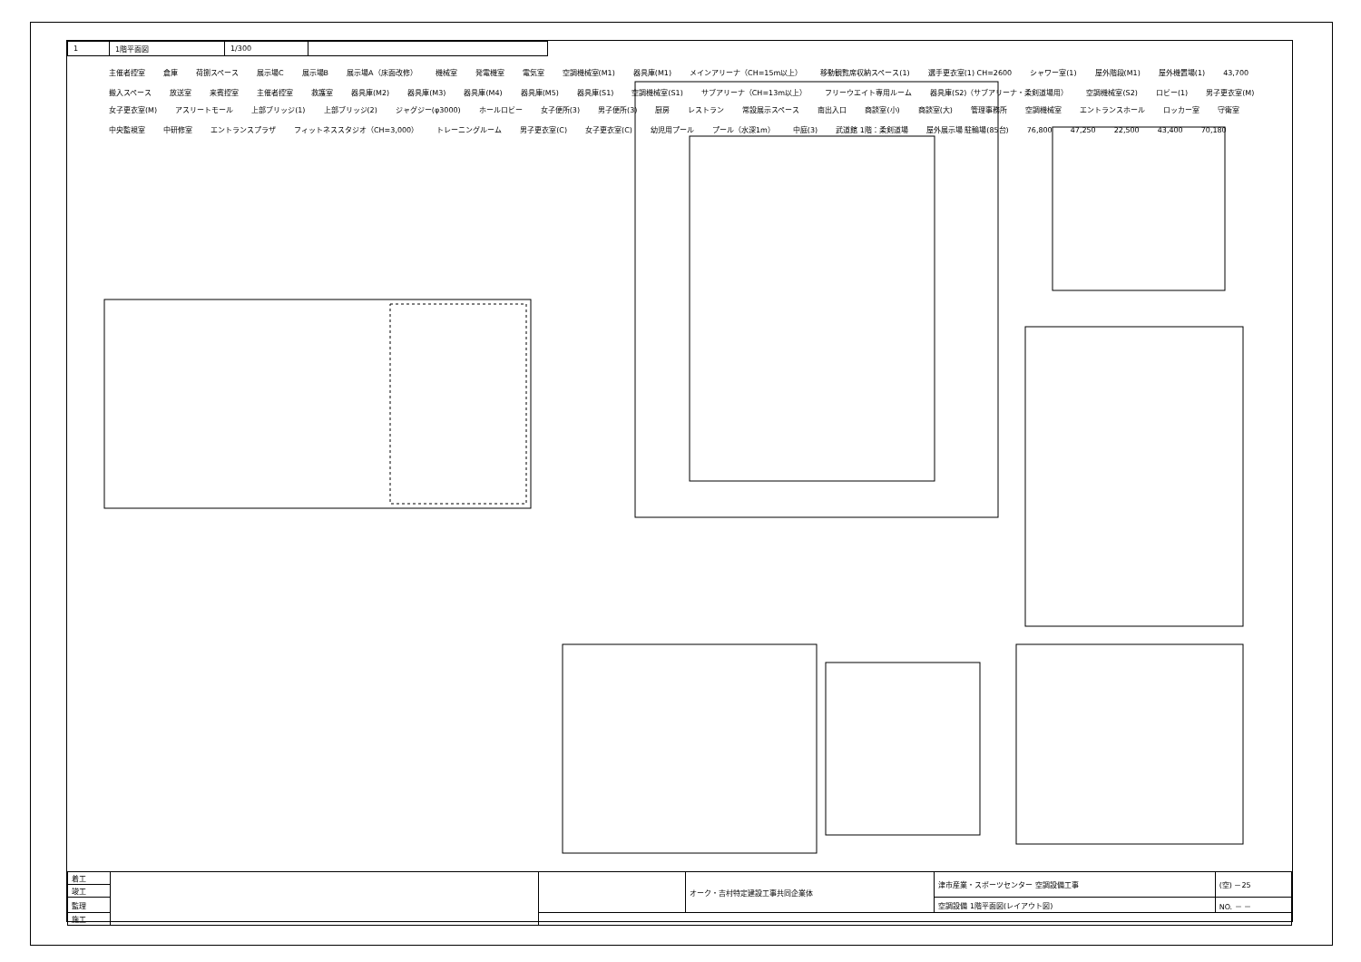| 1 | 1階平面図 | 1/300 | |
主催者控室 倉庫 荷捌スペース 展示場C 展示場B 展示場A（床面改修） 機械室 発電機室 電気室 空調機械室(M1) 器具庫(M1) メインアリーナ（CH=15m以上） 移動観覧席収納スペース(1) 選手更衣室(1) CH=2600 シャワー室(1) 屋外階段(M1) 屋外機置場(1) 43,700 搬入スペース 放送室 来賓控室 主催者控室 救護室 器具庫(M2) 器具庫(M3) 器具庫(M4) 器具庫(M5) 器具庫(S1) 空調機械室(S1) サブアリーナ（CH=13m以上） フリーウエイト専用ルーム 器具庫(S2)（サブアリーナ・柔剣道場用） 空調機械室(S2) ロビー(1) 男子更衣室(M) 女子更衣室(M) アスリートモール 上部ブリッジ(1) 上部ブリッジ(2) ジャグジー(φ3000) ホールロビー 女子便所(3) 男子便所(3) 厨房 レストラン 常設展示スペース 南出入口 商談室(小) 商談室(大) 管理事務所 空調機械室 エントランスホール ロッカー室 守衛室 中央監視室 中研修室 エントランスプラザ フィットネススタジオ（CH=3,000） トレーニングルーム 男子更衣室(C) 女子更衣室(C) 幼児用プール プール（水深1m） 中庭(3) 武道館 1階：柔剣道場 屋外展示場 駐輪場(85台) 76,800 47,250 22,500 43,400 70,180
| 着工 | | | オーク・吉村特定建設工事共同企業体 | 津市産業・スポーツセンター 空調設備工事 | (空) －25 |
| 竣工 | | | | | |
| 監理 | | | | 空調設備 1階平面図(レイアウト図) | NO. － － |
| 施工 | | | | | |